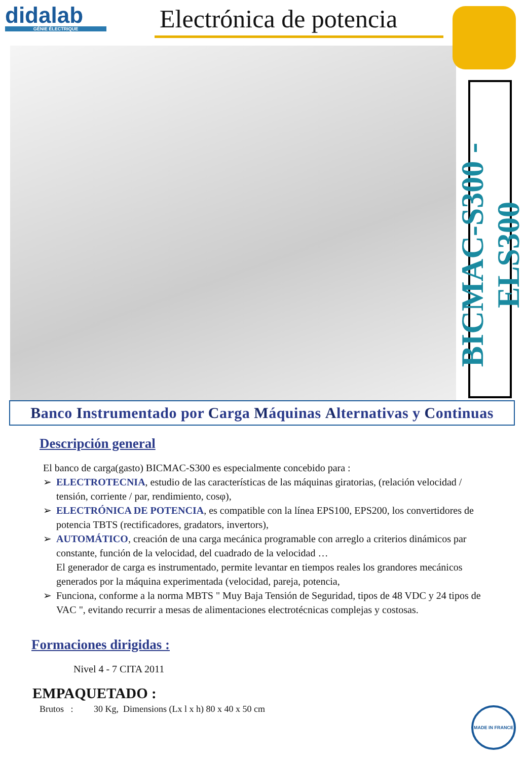didalab
GÉNIE ÉLECTRIQUE
Electrónica de potencia
BICMAC-S300 - ELS300
Banco Instrumentado por Carga Máquinas Alternativas y Continuas
Descripción general
El banco de carga(gasto) BICMAC-S300 es especialmente concebido para :
➢ ELECTROTECNIA, estudio de las características de las máquinas giratorias, (relación velocidad / tensión, corriente / par, rendimiento, cosφ),
➢ ELECTRÓNICA DE POTENCIA, es compatible con la línea EPS100, EPS200, los convertidores de potencia TBTS (rectificadores, gradators, invertors),
➢ AUTOMÁTICO, creación de una carga mecánica programable con arreglo a criterios dinámicos par constante, función de la velocidad, del cuadrado de la velocidad …
El generador de carga es instrumentado, permite levantar en tiempos reales los grandores mecánicos generados por la máquina experimentada (velocidad, pareja, potencia,
➢ Funciona, conforme a la norma MBTS " Muy Baja Tensión de Seguridad, tipos de 48 VDC y 24 tipos de VAC ", evitando recurrir a mesas de alimentaciones electrotécnicas complejas y costosas.
Formaciones dirigidas :
Nivel 4 - 7 CITA 2011
EMPAQUETADO :
Brutos : 30 Kg, Dimensions (Lx l x h) 80 x 40 x 50 cm
MADE IN FRANCE